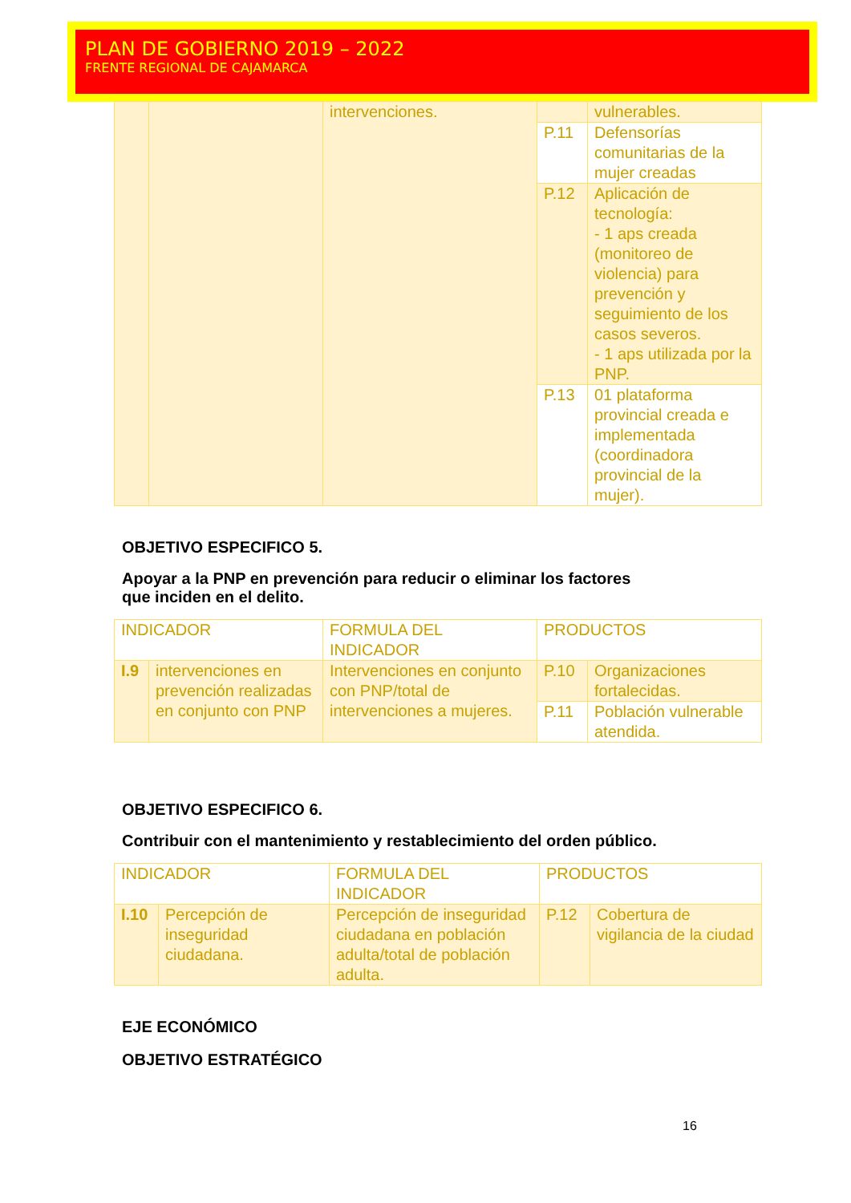PLAN DE GOBIERNO 2019 – 2022
FRENTE REGIONAL DE CAJAMARCA
| | | intervenciones. | | vulnerables. |
| | | | P.11 | Defensorías comunitarias de la mujer creadas |
| | | | P.12 | Aplicación de tecnología: - 1 aps creada (monitoreo de violencia) para prevención y seguimiento de los casos severos. - 1 aps utilizada por la PNP. |
| | | | P.13 | 01 plataforma provincial creada e implementada (coordinadora provincial de la mujer). |
OBJETIVO ESPECIFICO 5.
Apoyar a la PNP en prevención para reducir o eliminar los factores
que inciden en el delito.
| INDICADOR | | FORMULA DEL INDICADOR | PRODUCTOS | |
| I.9 | intervenciones en prevención realizadas en conjunto con PNP | Intervenciones en conjunto con PNP/total de intervenciones a mujeres. | P.10 | Organizaciones fortalecidas. |
| | | | P.11 | Población vulnerable atendida. |
OBJETIVO ESPECIFICO 6.
Contribuir con el mantenimiento y restablecimiento del orden público.
| INDICADOR | | FORMULA DEL INDICADOR | PRODUCTOS | |
| I.10 | Percepción de inseguridad ciudadana. | Percepción de inseguridad ciudadana en población adulta/total de población adulta. | P.12 | Cobertura de vigilancia de la ciudad |
EJE ECONÓMICO
OBJETIVO ESTRATÉGICO
16